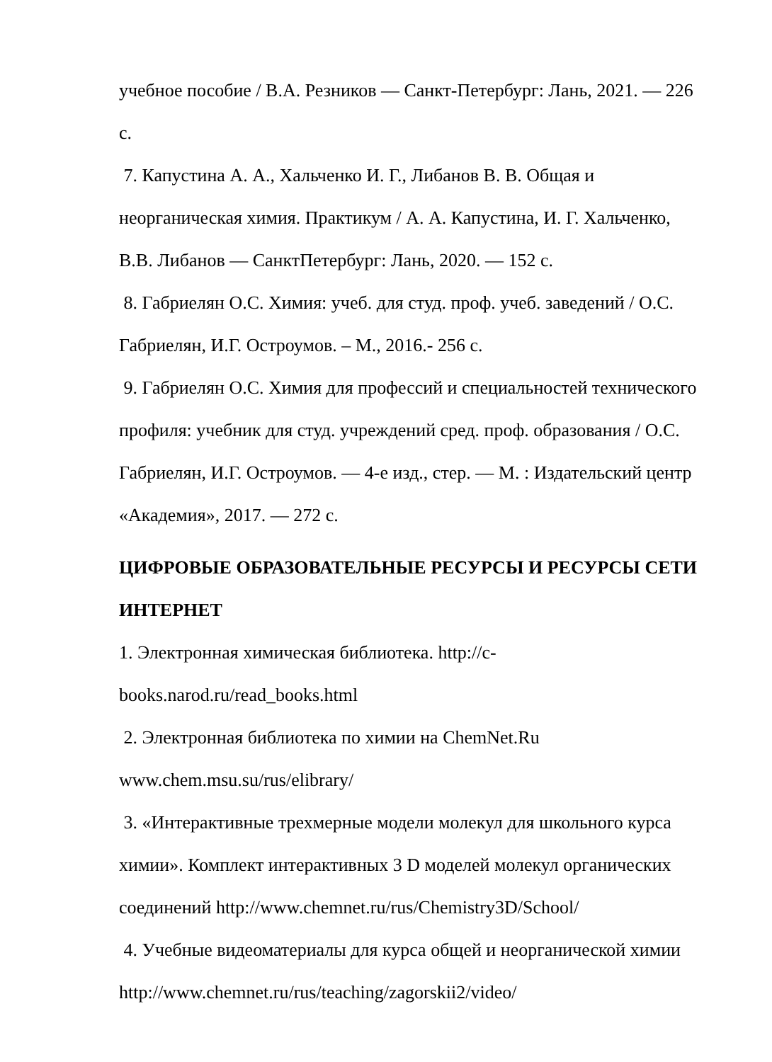учебное пособие / В.А. Резников — Санкт-Петербург: Лань, 2021. — 226 с.
7. Капустина А. А., Хальченко И. Г., Либанов В. В. Общая и неорганическая химия. Практикум / А. А. Капустина, И. Г. Хальченко, В.В. Либанов — СанктПетербург: Лань, 2020. — 152 с.
8. Габриелян О.С. Химия: учеб. для студ. проф. учеб. заведений / О.С. Габриелян, И.Г. Остроумов. – М., 2016.- 256 с.
9. Габриелян О.С. Химия для профессий и специальностей технического профиля: учебник для студ. учреждений сред. проф. образования / О.С. Габриелян, И.Г. Остроумов. — 4-е изд., стер. — М. : Издательский центр «Академия», 2017. — 272 с.
ЦИФРОВЫЕ ОБРАЗОВАТЕЛЬНЫЕ РЕСУРСЫ И РЕСУРСЫ СЕТИ ИНТЕРНЕТ
1. Электронная химическая библиотека. http://c-
books.narod.ru/read_books.html
2. Электронная библиотека по химии на ChemNet.Ru
www.chem.msu.su/rus/elibrary/
3. «Интерактивные трехмерные модели молекул для школьного курса химии». Комплект интерактивных 3 D моделей молекул органических соединений http://www.chemnet.ru/rus/Chemistry3D/School/
4. Учебные видеоматериалы для курса общей и неорганической химии
http://www.chemnet.ru/rus/teaching/zagorskii2/video/